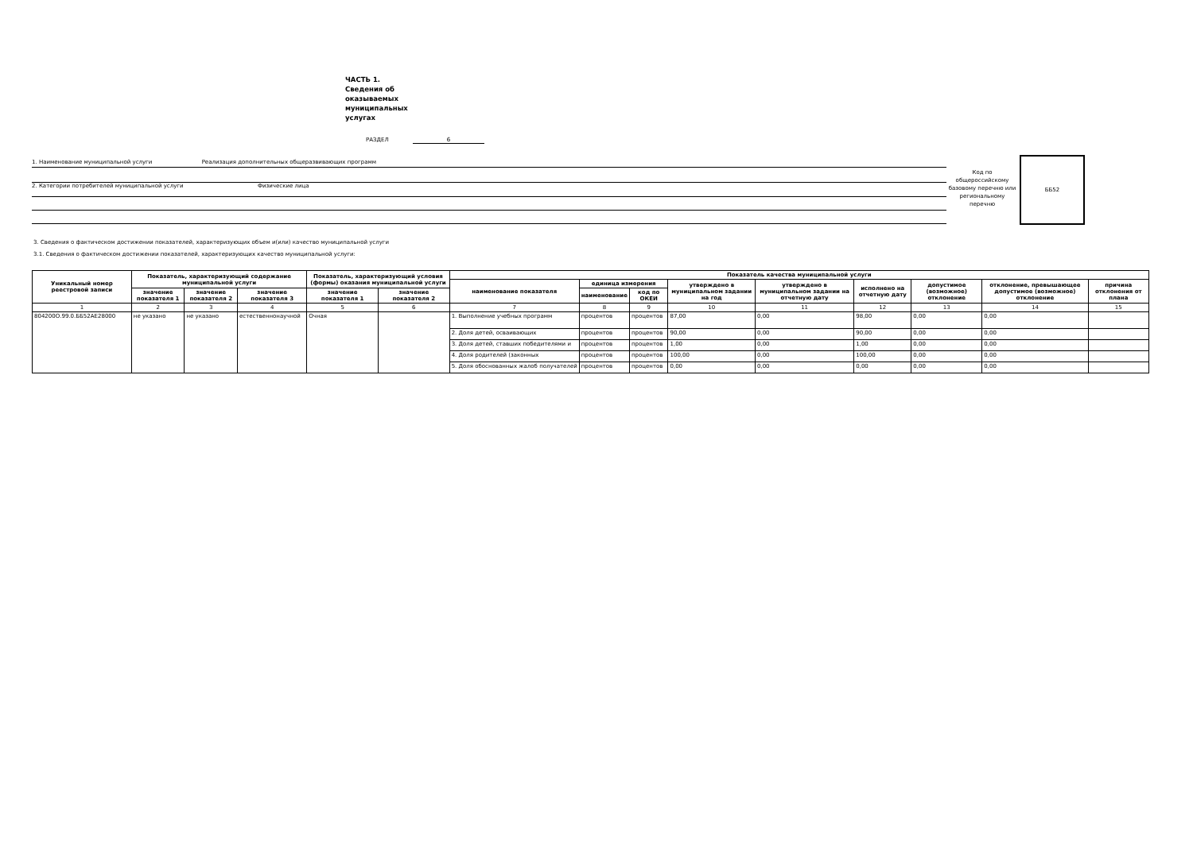ЧАСТЬ 1. Сведения об оказываемых муниципальных услугах
РАЗДЕЛ 6
1. Наименование муниципальной услуги Реализация дополнительных общеразвивающих программ
2. Категории потребителей муниципальной услуги Физические лица
Код по общероссийскому базовому перечню или региональному перечню
ББ52
3. Сведения о фактическом достижении показателей, характеризующих объем и(или) качество муниципальной услуги
3.1. Сведения о фактическом достижении показателей, характеризующих качество муниципальной услуги:
| Уникальный номер реестровой записи | Показатель, характеризующий содержание муниципальной услуги | | | Показатель, характеризующий условия (формы) оказания муниципальной услуги | | Показатель качества муниципальной услуги | | | | | | | | |
| --- | --- | --- | --- | --- | --- | --- | --- | --- | --- | --- | --- | --- | --- | --- |
| | | | | | | наименование показателя | единица измерения | | утверждено в муниципальном задании на год | утверждено в муниципальном задании на отчетную дату | исполнено на отчетную дату | допустимое (возможное) отклонение | отклонение, превышающее допустимое (возможное) отклонение | причина отклонения от плана |
| | значение показателя 1 | значение показателя 2 | значение показателя 3 | значение показателя 1 | значение показателя 2 | | наименование | код по ОКЕИ | | | | | | |
| 1 | 2 | 3 | 4 | 5 | 6 | 7 | 8 | 9 | 10 | 11 | 12 | 13 | 14 | 15 |
| 804200О.99.0.ББ52АЕ28000 | не указано | не указано | естественнонаучной | Очная | | 1. Выполнение учебных программ | процентов | процентов | 87,00 | 0,00 | 98,00 | 0,00 | 0,00 | |
| | | | | | | 2. Доля детей, осваивающих | процентов | процентов | 90,00 | 0,00 | 90,00 | 0,00 | 0,00 | |
| | | | | | | 3. Доля детей, ставших победителями и | процентов | процентов | 1,00 | 0,00 | 1,00 | 0,00 | 0,00 | |
| | | | | | | 4. Доля родителей (законных | процентов | процентов | 100,00 | 0,00 | 100,00 | 0,00 | 0,00 | |
| | | | | | | 5. Доля обоснованных жалоб получателей | процентов | процентов | 0,00 | 0,00 | 0,00 | 0,00 | 0,00 | |